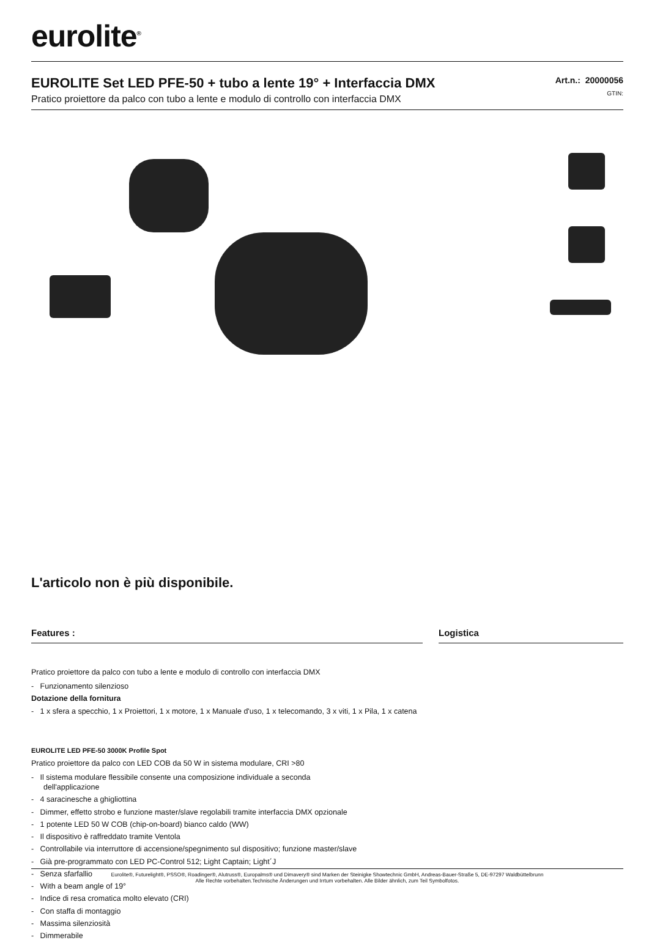eurolite<sup>®</sup>
EUROLITE Set LED PFE-50 + tubo a lente 19° + Interfaccia DMX
Pratico proiettore da palco con tubo a lente e modulo di controllo con interfaccia DMX
Art.n.: 20000056
GTIN:
L'articolo non è più disponibile.
Features :
Pratico proiettore da palco con tubo a lente e modulo di controllo con interfaccia DMX
- Funzionamento silenzioso
Dotazione della fornitura
- 1 x sfera a specchio, 1 x Proiettori, 1 x motore, 1 x Manuale d'uso, 1 x telecomando, 3 x viti, 1 x Pila, 1 x catena
EUROLITE LED PFE-50 3000K Profile Spot
Pratico proiettore da palco con LED COB da 50 W in sistema modulare, CRI >80
- Il sistema modulare flessibile consente una composizione individuale a seconda
dell'applicazione
- 4 saracinesche a ghigliottina
- Dimmer, effetto strobo e funzione master/slave regolabili tramite interfaccia DMX opzionale
- 1 potente LED 50 W COB (chip-on-board) bianco caldo (WW)
- Il dispositivo è raffreddato tramite Ventola
- Controllabile via interruttore di accensione/spegnimento sul dispositivo; funzione master/slave
- Già pre-programmato con LED PC-Control 512; Light Captain; Light´J
- Senza sfarfallio
- With a beam angle of 19°
- Indice di resa cromatica molto elevato (CRI)
- Con staffa di montaggio
- Massima silenziosità
- Dimmerabile
Logistica
Eurolite®, Futurelight®, PSSO®, Roadinger®, Alutruss®, Europalms® und Dimavery® sind Marken der Steinigke Showtechnic GmbH, Andreas-Bauer-Straße 5, DE-97297 Waldbüttelbrunn
Alle Rechte vorbehalten.Technische Änderungen und Irrtum vorbehalten. Alle Bilder ähnlich, zum Teil Symbolfotos.